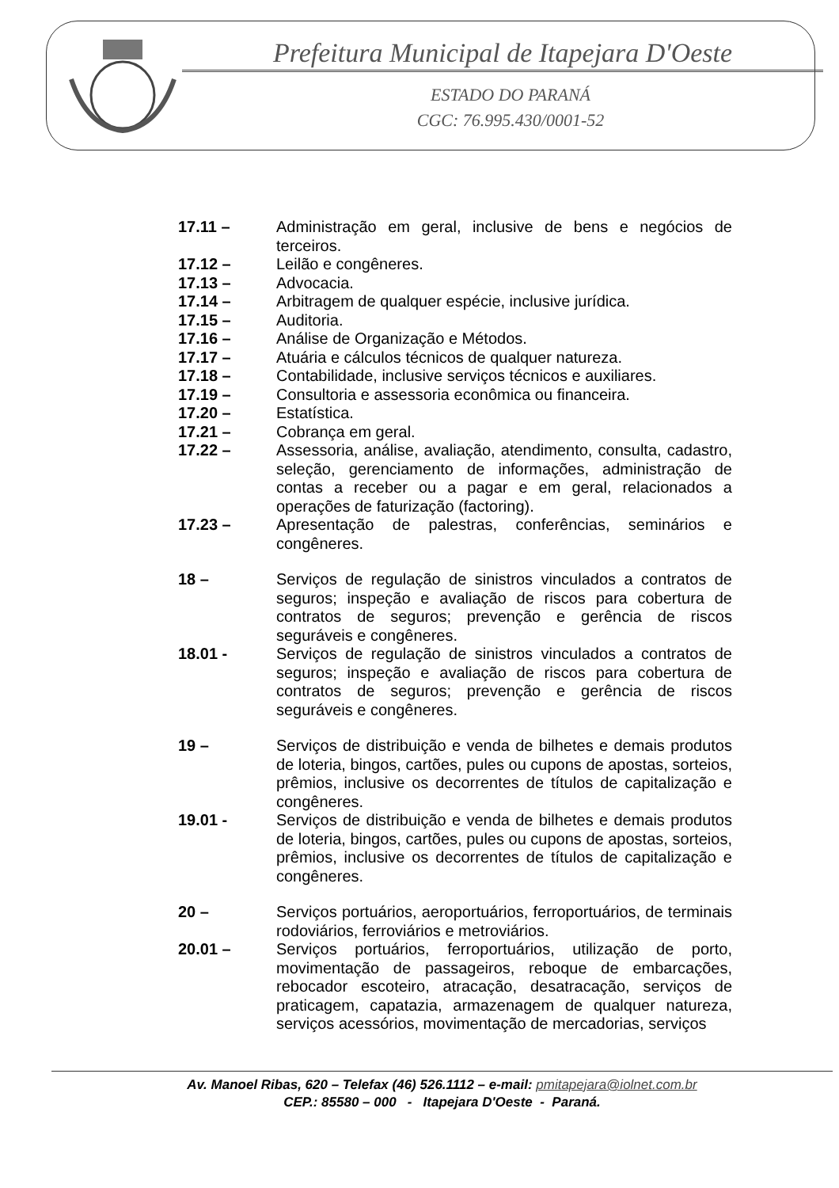Prefeitura Municipal de Itapejara D'Oeste
ESTADO DO PARANÁ
CGC: 76.995.430/0001-52
17.11 – Administração em geral, inclusive de bens e negócios de terceiros.
17.12 – Leilão e congêneres.
17.13 – Advocacia.
17.14 – Arbitragem de qualquer espécie, inclusive jurídica.
17.15 – Auditoria.
17.16 – Análise de Organização e Métodos.
17.17 – Atuária e cálculos técnicos de qualquer natureza.
17.18 – Contabilidade, inclusive serviços técnicos e auxiliares.
17.19 – Consultoria e assessoria econômica ou financeira.
17.20 – Estatística.
17.21 – Cobrança em geral.
17.22 – Assessoria, análise, avaliação, atendimento, consulta, cadastro, seleção, gerenciamento de informações, administração de contas a receber ou a pagar e em geral, relacionados a operações de faturização (factoring).
17.23 – Apresentação de palestras, conferências, seminários e congêneres.
18 – Serviços de regulação de sinistros vinculados a contratos de seguros; inspeção e avaliação de riscos para cobertura de contratos de seguros; prevenção e gerência de riscos seguráveis e congêneres.
18.01 - Serviços de regulação de sinistros vinculados a contratos de seguros; inspeção e avaliação de riscos para cobertura de contratos de seguros; prevenção e gerência de riscos seguráveis e congêneres.
19 – Serviços de distribuição e venda de bilhetes e demais produtos de loteria, bingos, cartões, pules ou cupons de apostas, sorteios, prêmios, inclusive os decorrentes de títulos de capitalização e congêneres.
19.01 - Serviços de distribuição e venda de bilhetes e demais produtos de loteria, bingos, cartões, pules ou cupons de apostas, sorteios, prêmios, inclusive os decorrentes de títulos de capitalização e congêneres.
20 – Serviços portuários, aeroportuários, ferroportuários, de terminais rodoviários, ferroviários e metroviários.
20.01 – Serviços portuários, ferroportuários, utilização de porto, movimentação de passageiros, reboque de embarcações, rebocador escoteiro, atracação, desatracação, serviços de praticagem, capatazia, armazenagem de qualquer natureza, serviços acessórios, movimentação de mercadorias, serviços
Av. Manoel Ribas, 620 – Telefax (46) 526.1112 – e-mail: pmitapejara@iolnet.com.br
CEP.: 85580 – 000 - Itapejara D'Oeste - Paraná.